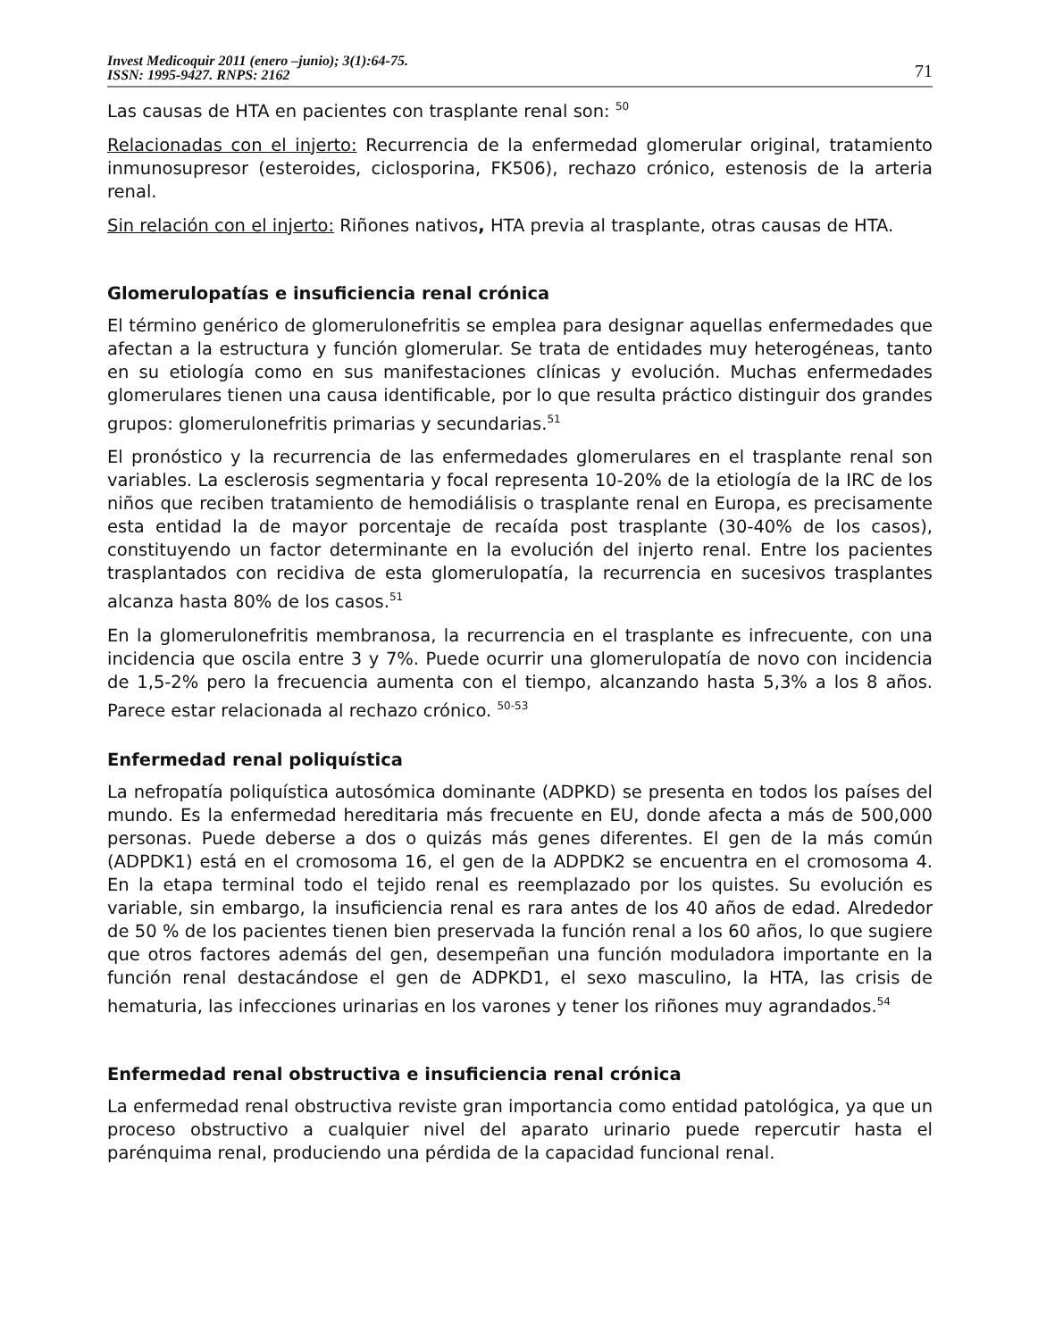Invest Medicoquir 2011 (enero –junio); 3(1):64-75.
ISSN: 1995-9427. RNPS: 2162
71
Las causas de HTA en pacientes con trasplante renal son: <sup>50</sup>
Relacionadas con el injerto: Recurrencia de la enfermedad glomerular original, tratamiento inmunosupresor (esteroides, ciclosporina, FK506), rechazo crónico, estenosis de la arteria renal.
Sin relación con el injerto: Riñones nativos, HTA previa al trasplante, otras causas de HTA.
Glomerulopatías e insuficiencia renal crónica
El término genérico de glomerulonefritis se emplea para designar aquellas enfermedades que afectan a la estructura y función glomerular. Se trata de entidades muy heterogéneas, tanto en su etiología como en sus manifestaciones clínicas y evolución. Muchas enfermedades glomerulares tienen una causa identificable, por lo que resulta práctico distinguir dos grandes grupos: glomerulonefritis primarias y secundarias.<sup>51</sup>
El pronóstico y la recurrencia de las enfermedades glomerulares en el trasplante renal son variables. La esclerosis segmentaria y focal representa 10-20% de la etiología de la IRC de los niños que reciben tratamiento de hemodiálisis o trasplante renal en Europa, es precisamente esta entidad la de mayor porcentaje de recaída post trasplante (30-40% de los casos), constituyendo un factor determinante en la evolución del injerto renal. Entre los pacientes trasplantados con recidiva de esta glomerulopatía, la recurrencia en sucesivos trasplantes alcanza hasta 80% de los casos.<sup>51</sup>
En la glomerulonefritis membranosa, la recurrencia en el trasplante es infrecuente, con una incidencia que oscila entre 3 y 7%. Puede ocurrir una glomerulopatía de novo con incidencia de 1,5-2% pero la frecuencia aumenta con el tiempo, alcanzando hasta 5,3% a los 8 años. Parece estar relacionada al rechazo crónico. <sup>50-53</sup>
Enfermedad renal poliquística
La nefropatía poliquística autosómica dominante (ADPKD) se presenta en todos los países del mundo. Es la enfermedad hereditaria más frecuente en EU, donde afecta a más de 500,000 personas. Puede deberse a dos o quizás más genes diferentes. El gen de la más común (ADPDK1) está en el cromosoma 16, el gen de la ADPDK2 se encuentra en el cromosoma 4. En la etapa terminal todo el tejido renal es reemplazado por los quistes. Su evolución es variable, sin embargo, la insuficiencia renal es rara antes de los 40 años de edad. Alrededor de 50 % de los pacientes tienen bien preservada la función renal a los 60 años, lo que sugiere que otros factores además del gen, desempeñan una función moduladora importante en la función renal destacándose el gen de ADPKD1, el sexo masculino, la HTA, las crisis de hematuria, las infecciones urinarias en los varones y tener los riñones muy agrandados.<sup>54</sup>
Enfermedad renal obstructiva e insuficiencia renal crónica
La enfermedad renal obstructiva reviste gran importancia como entidad patológica, ya que un proceso obstructivo a cualquier nivel del aparato urinario puede repercutir hasta el parénquima renal, produciendo una pérdida de la capacidad funcional renal.